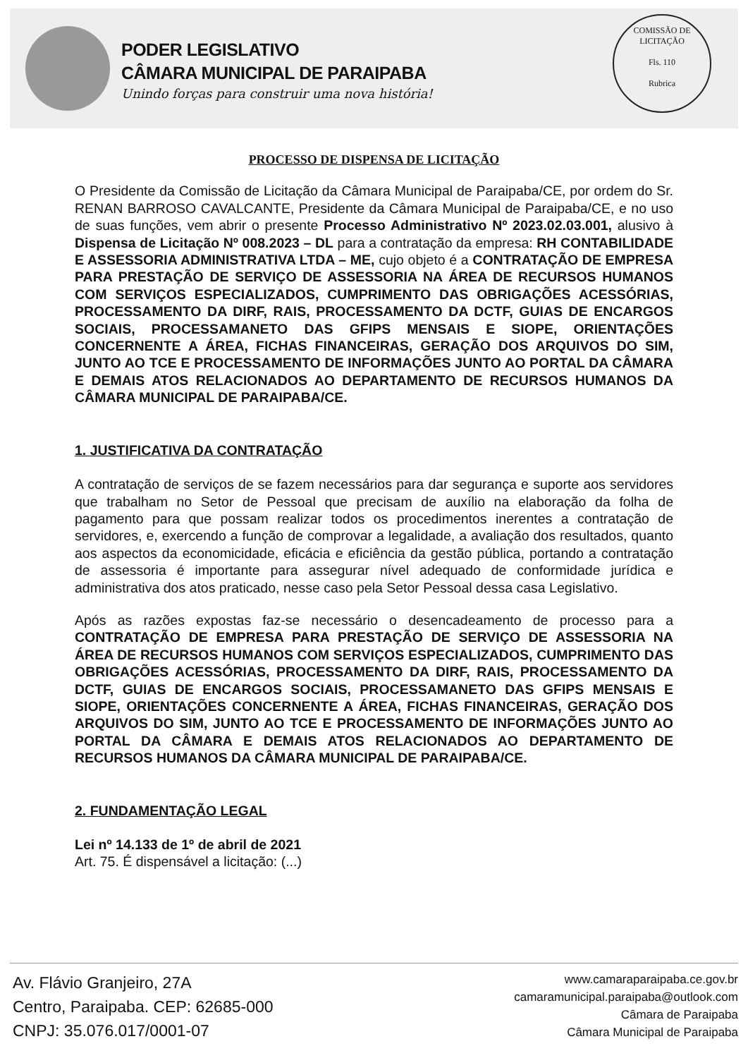PODER LEGISLATIVO
CÂMARA MUNICIPAL DE PARAIPABA
Unindo forças para construir uma nova história!
COMISSÃO DE LICITAÇÃO
Fls. 110
Rubrica
PROCESSO DE DISPENSA DE LICITAÇÃO
O Presidente da Comissão de Licitação da Câmara Municipal de Paraipaba/CE, por ordem do Sr. RENAN BARROSO CAVALCANTE, Presidente da Câmara Municipal de Paraipaba/CE, e no uso de suas funções, vem abrir o presente Processo Administrativo Nº 2023.02.03.001, alusivo à Dispensa de Licitação Nº 008.2023 – DL para a contratação da empresa: RH CONTABILIDADE E ASSESSORIA ADMINISTRATIVA LTDA – ME, cujo objeto é a CONTRATAÇÃO DE EMPRESA PARA PRESTAÇÃO DE SERVIÇO DE ASSESSORIA NA ÁREA DE RECURSOS HUMANOS COM SERVIÇOS ESPECIALIZADOS, CUMPRIMENTO DAS OBRIGAÇÕES ACESSÓRIAS, PROCESSAMENTO DA DIRF, RAIS, PROCESSAMENTO DA DCTF, GUIAS DE ENCARGOS SOCIAIS, PROCESSAMANETO DAS GFIPS MENSAIS E SIOPE, ORIENTAÇÕES CONCERNENTE A ÁREA, FICHAS FINANCEIRAS, GERAÇÃO DOS ARQUIVOS DO SIM, JUNTO AO TCE E PROCESSAMENTO DE INFORMAÇÕES JUNTO AO PORTAL DA CÂMARA E DEMAIS ATOS RELACIONADOS AO DEPARTAMENTO DE RECURSOS HUMANOS DA CÂMARA MUNICIPAL DE PARAIPABA/CE.
1. JUSTIFICATIVA DA CONTRATAÇÃO
A contratação de serviços de se fazem necessários para dar segurança e suporte aos servidores que trabalham no Setor de Pessoal que precisam de auxílio na elaboração da folha de pagamento para que possam realizar todos os procedimentos inerentes a contratação de servidores, e, exercendo a função de comprovar a legalidade, a avaliação dos resultados, quanto aos aspectos da economicidade, eficácia e eficiência da gestão pública, portando a contratação de assessoria é importante para assegurar nível adequado de conformidade jurídica e administrativa dos atos praticado, nesse caso pela Setor Pessoal dessa casa Legislativo.
Após as razões expostas faz-se necessário o desencadeamento de processo para a CONTRATAÇÃO DE EMPRESA PARA PRESTAÇÃO DE SERVIÇO DE ASSESSORIA NA ÁREA DE RECURSOS HUMANOS COM SERVIÇOS ESPECIALIZADOS, CUMPRIMENTO DAS OBRIGAÇÕES ACESSÓRIAS, PROCESSAMENTO DA DIRF, RAIS, PROCESSAMENTO DA DCTF, GUIAS DE ENCARGOS SOCIAIS, PROCESSAMANETO DAS GFIPS MENSAIS E SIOPE, ORIENTAÇÕES CONCERNENTE A ÁREA, FICHAS FINANCEIRAS, GERAÇÃO DOS ARQUIVOS DO SIM, JUNTO AO TCE E PROCESSAMENTO DE INFORMAÇÕES JUNTO AO PORTAL DA CÂMARA E DEMAIS ATOS RELACIONADOS AO DEPARTAMENTO DE RECURSOS HUMANOS DA CÂMARA MUNICIPAL DE PARAIPABA/CE.
2. FUNDAMENTAÇÃO LEGAL
Lei nº 14.133 de 1º de abril de 2021
Art. 75. É dispensável a licitação: (...)
Av. Flávio Granjeiro, 27A
Centro, Paraipaba. CEP: 62685-000
CNPJ: 35.076.017/0001-07
www.camaraparaipaba.ce.gov.br
camaramunicipal.paraipaba@outlook.com
Câmara de Paraipaba
Câmara Municipal de Paraipaba